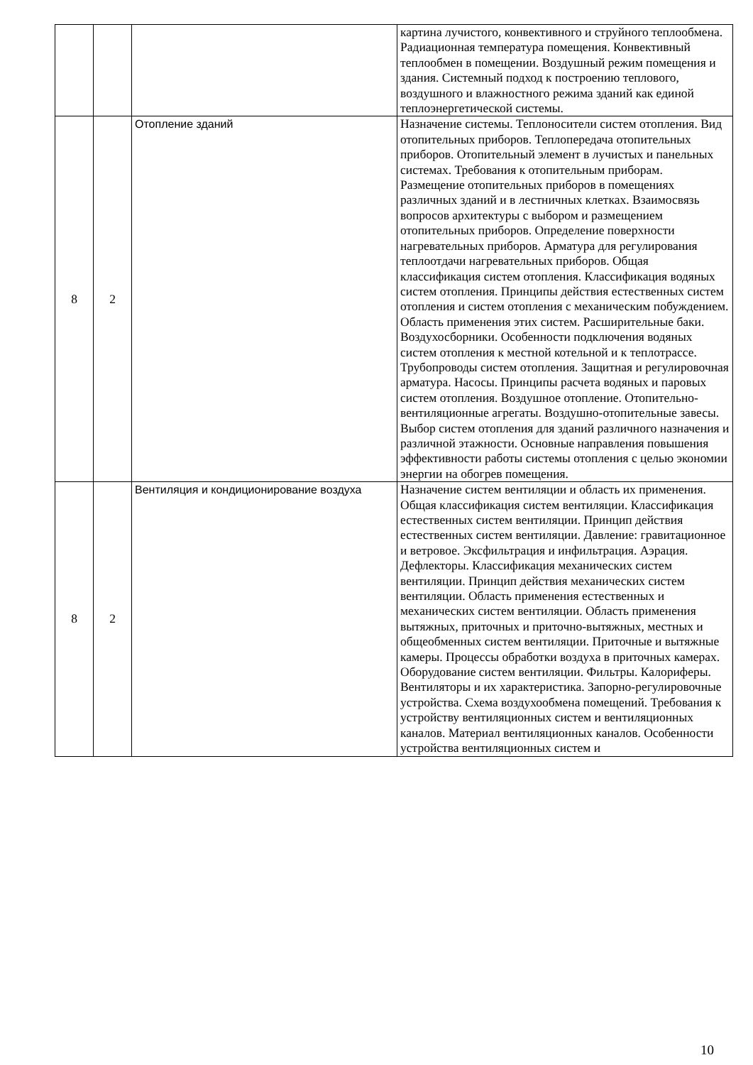| | | | картина лучистого, конвективного и струйного теплообмена. Радиационная температура помещения. Конвективный теплообмен в помещении. Воздушный режим помещения и здания. Системный подход к построению теплового, воздушного и влажностного режима зданий как единой теплоэнергетической системы. |
| 8 | 2 | Отопление зданий | Назначение системы. Теплоносители систем отопления. Вид отопительных приборов. Теплопередача отопительных приборов. Отопительный элемент в лучистых и панельных системах. Требования к отопительным приборам. Размещение отопительных приборов в помещениях различных зданий и в лестничных клетках. Взаимосвязь вопросов архитектуры с выбором и размещением отопительных приборов. Определение поверхности нагревательных приборов. Арматура для регулирования теплоотдачи нагревательных приборов. Общая классификация систем отопления. Классификация водяных систем отопления. Принципы действия естественных систем отопления и систем отопления с механическим побуждением. Область применения этих систем. Расширительные баки. Воздухосборники. Особенности подключения водяных систем отопления к местной котельной и к теплотрассе. Трубопроводы систем отопления. Защитная и регулировочная арматура. Насосы. Принципы расчета водяных и паровых систем отопления. Воздушное отопление. Отопительно-вентиляционные агрегаты. Воздушно-отопительные завесы. Выбор систем отопления для зданий различного назначения и различной этажности. Основные направления повышения эффективности работы системы отопления с целью экономии энергии на обогрев помещения. |
| 8 | 2 | Вентиляция и кондиционирование воздуха | Назначение систем вентиляции и область их применения. Общая классификация систем вентиляции. Классификация естественных систем вентиляции. Принцип действия естественных систем вентиляции. Давление: гравитационное и ветровое. Эксфильтрация и инфильтрация. Аэрация. Дефлекторы. Классификация механических систем вентиляции. Принцип действия механических систем вентиляции. Область применения естественных и механических систем вентиляции. Область применения вытяжных, приточных и приточно-вытяжных, местных и общеобменных систем вентиляции. Приточные и вытяжные камеры. Процессы обработки воздуха в приточных камерах. Оборудование систем вентиляции. Фильтры. Калориферы. Вентиляторы и их характеристика. Запорно-регулировочные устройства. Схема воздухообмена помещений. Требования к устройству вентиляционных систем и вентиляционных каналов. Материал вентиляционных каналов. Особенности устройства вентиляционных систем и |
10